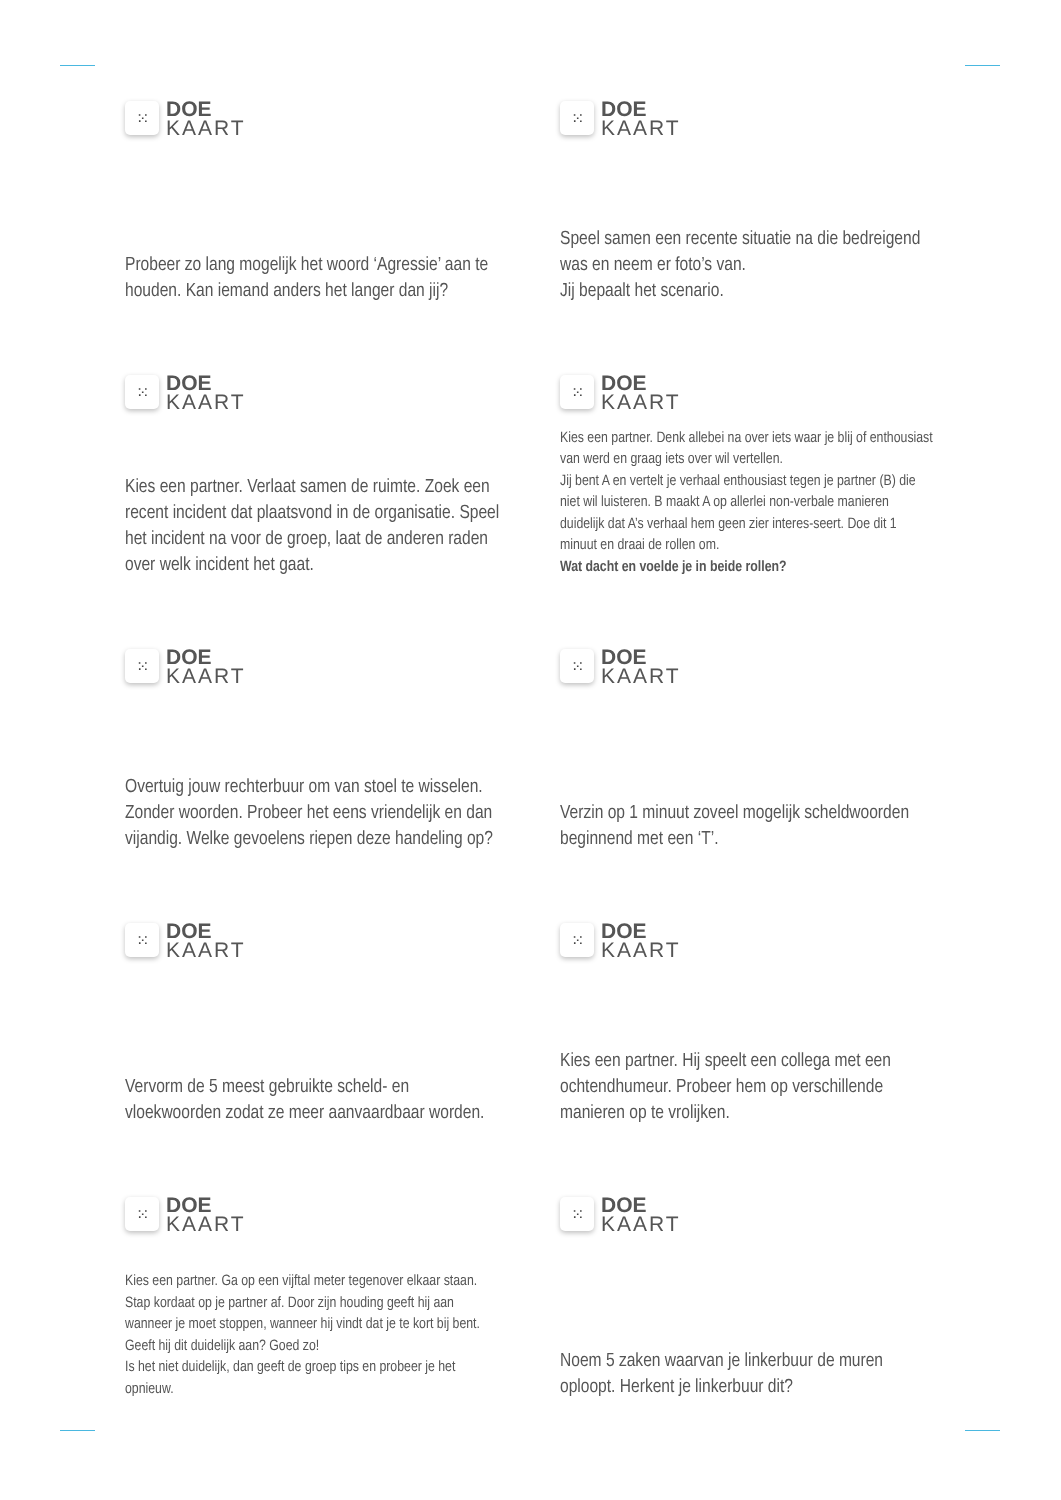⁙
DOE
KAART
Probeer zo lang mogelijk het woord ‘Agressie’ aan te houden. Kan iemand anders het langer dan jij?
⁙
DOE
KAART
Speel samen een recente situatie na die bedreigend was en neem er foto’s van.
Jij bepaalt het scenario.
⁙
DOE
KAART
Kies een partner. Verlaat samen de ruimte. Zoek een recent incident dat plaatsvond in de organisatie. Speel het incident na voor de groep, laat de anderen raden over welk incident het gaat.
⁙
DOE
KAART
Kies een partner. Denk allebei na over iets waar je blij of enthousiast van werd en graag iets over wil vertellen.
Jij bent A en vertelt je verhaal enthousiast tegen je partner (B) die niet wil luisteren. B maakt A op allerlei non-verbale manieren duidelijk dat A’s verhaal hem geen zier interes-seert. Doe dit 1 minuut en draai de rollen om.
Wat dacht en voelde je in beide rollen?
⁙
DOE
KAART
Overtuig jouw rechterbuur om van stoel te wisselen. Zonder woorden. Probeer het eens vriendelijk en dan vijandig. Welke gevoelens riepen deze handeling op?
⁙
DOE
KAART
Verzin op 1 minuut zoveel mogelijk scheldwoorden beginnend met een ‘T’.
⁙
DOE
KAART
Vervorm de 5 meest gebruikte scheld- en vloekwoorden zodat ze meer aanvaardbaar worden.
⁙
DOE
KAART
Kies een partner. Hij speelt een collega met een ochtendhumeur. Probeer hem op verschillende manieren op te vrolijken.
⁙
DOE
KAART
Kies een partner. Ga op een vijftal meter tegenover elkaar staan. Stap kordaat op je partner af. Door zijn houding geeft hij aan wanneer je moet stoppen, wanneer hij vindt dat je te kort bij bent. Geeft hij dit duidelijk aan? Goed zo!
Is het niet duidelijk, dan geeft de groep tips en probeer je het opnieuw.
⁙
DOE
KAART
Noem 5 zaken waarvan je linkerbuur de muren oploopt. Herkent je linkerbuur dit?